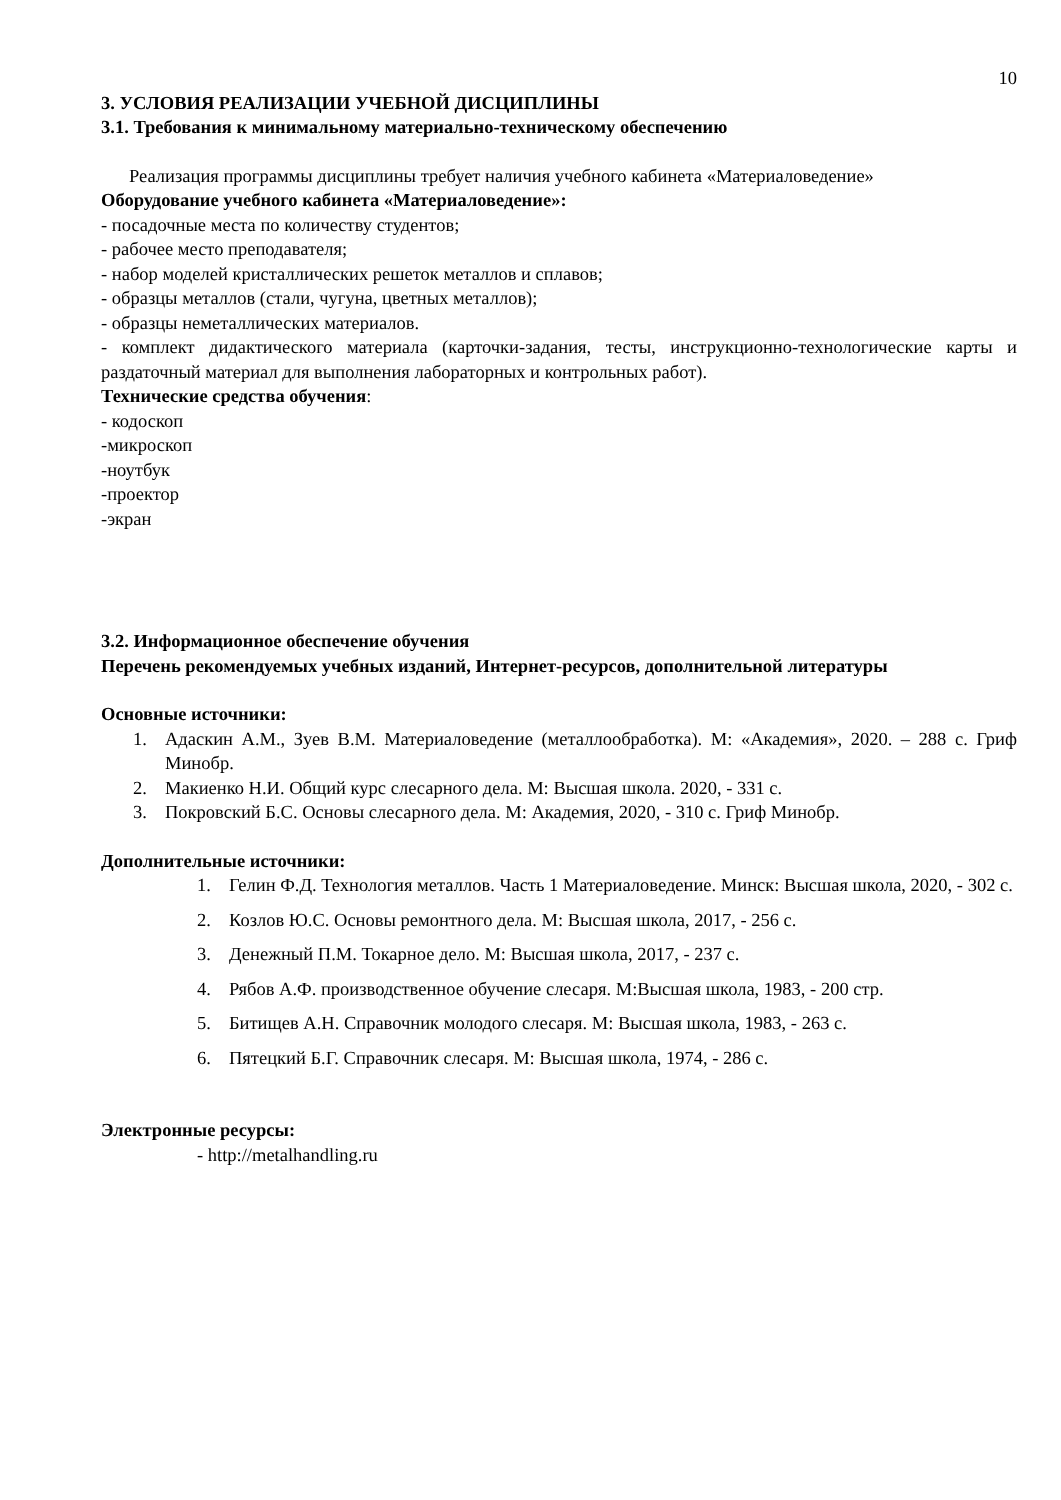10
3. УСЛОВИЯ РЕАЛИЗАЦИИ УЧЕБНОЙ ДИСЦИПЛИНЫ
3.1. Требования к минимальному материально-техническому обеспечению
Реализация программы дисциплины требует наличия учебного кабинета «Материаловедение»
Оборудование учебного кабинета «Материаловедение»:
- посадочные места по количеству студентов;
- рабочее место преподавателя;
- набор моделей кристаллических решеток металлов и сплавов;
- образцы металлов (стали, чугуна, цветных металлов);
- образцы неметаллических материалов.
- комплект дидактического материала (карточки-задания, тесты, инструкционно-технологические карты и раздаточный материал для выполнения лабораторных и контрольных работ).
Технические средства обучения:
- кодоскоп
-микроскоп
-ноутбук
-проектор
-экран
3.2. Информационное обеспечение обучения
Перечень рекомендуемых учебных изданий, Интернет-ресурсов, дополнительной литературы
Основные источники:
1. Адаскин А.М., Зуев В.М. Материаловедение (металлообработка). М: «Академия», 2020. – 288 с. Гриф Минобр.
2. Макиенко Н.И. Общий курс слесарного дела. М: Высшая школа. 2020, - 331 с.
3. Покровский Б.С. Основы слесарного дела. М: Академия, 2020, - 310 с. Гриф Минобр.
Дополнительные источники:
1. Гелин Ф.Д. Технология металлов. Часть 1 Материаловедение. Минск: Высшая школа, 2020, - 302 с.
2. Козлов Ю.С. Основы ремонтного дела. М: Высшая школа, 2017, - 256 с.
3. Денежный П.М. Токарное дело. М: Высшая школа, 2017, - 237 с.
4. Рябов А.Ф. производственное обучение слесаря. М:Высшая школа, 1983, - 200 стр.
5. Битищев А.Н. Справочник молодого слесаря. М: Высшая школа, 1983, - 263 с.
6. Пятецкий Б.Г. Справочник слесаря. М: Высшая школа, 1974, - 286 с.
Электронные ресурсы:
- http://metalhandling.ru